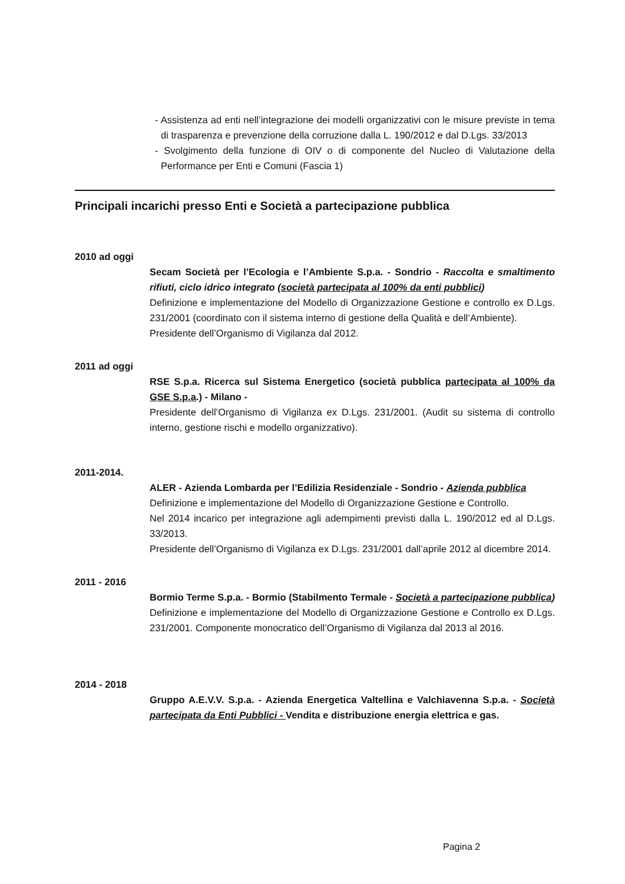- Assistenza ad enti nell’integrazione dei modelli organizzativi con le misure previste in tema di trasparenza e prevenzione della corruzione dalla L. 190/2012 e dal D.Lgs. 33/2013
- Svolgimento della funzione di OIV o di componente del Nucleo di Valutazione della Performance per Enti e Comuni (Fascia 1)
Principali incarichi presso Enti e Società a partecipazione pubblica
2010 ad oggi
Secam Società per l’Ecologia e l’Ambiente S.p.a. - Sondrio - Raccolta e smaltimento rifiuti, ciclo idrico integrato (società partecipata al 100% da enti pubblici)
Definizione e implementazione del Modello di Organizzazione Gestione e controllo ex D.Lgs. 231/2001 (coordinato con il sistema interno di gestione della Qualità e dell’Ambiente).
Presidente dell’Organismo di Vigilanza dal 2012.
2011 ad oggi
RSE S.p.a. Ricerca sul Sistema Energetico (società pubblica partecipata al 100% da GSE S.p.a.) - Milano -
Presidente dell’Organismo di Vigilanza ex D.Lgs. 231/2001. (Audit su sistema di controllo interno, gestione rischi e modello organizzativo).
2011-2014.
ALER - Azienda Lombarda per l’Edilizia Residenziale - Sondrio - Azienda pubblica
Definizione e implementazione del Modello di Organizzazione Gestione e Controllo.
Nel 2014 incarico per integrazione agli adempimenti previsti dalla L. 190/2012 ed al D.Lgs. 33/2013.
Presidente dell’Organismo di Vigilanza ex D.Lgs. 231/2001 dall’aprile 2012 al dicembre 2014.
2011 - 2016
Bormio Terme S.p.a. - Bormio (Stabilmento Termale - Società a partecipazione pubblica)
Definizione e implementazione del Modello di Organizzazione Gestione e Controllo ex D.Lgs. 231/2001. Componente monocratico dell’Organismo di Vigilanza dal 2013 al 2016.
2014 - 2018
Gruppo A.E.V.V. S.p.a. - Azienda Energetica Valtellina e Valchiavenna S.p.a. - Società partecipata da Enti Pubblici - Vendita e distribuzione energia elettrica e gas.
Pagina 2